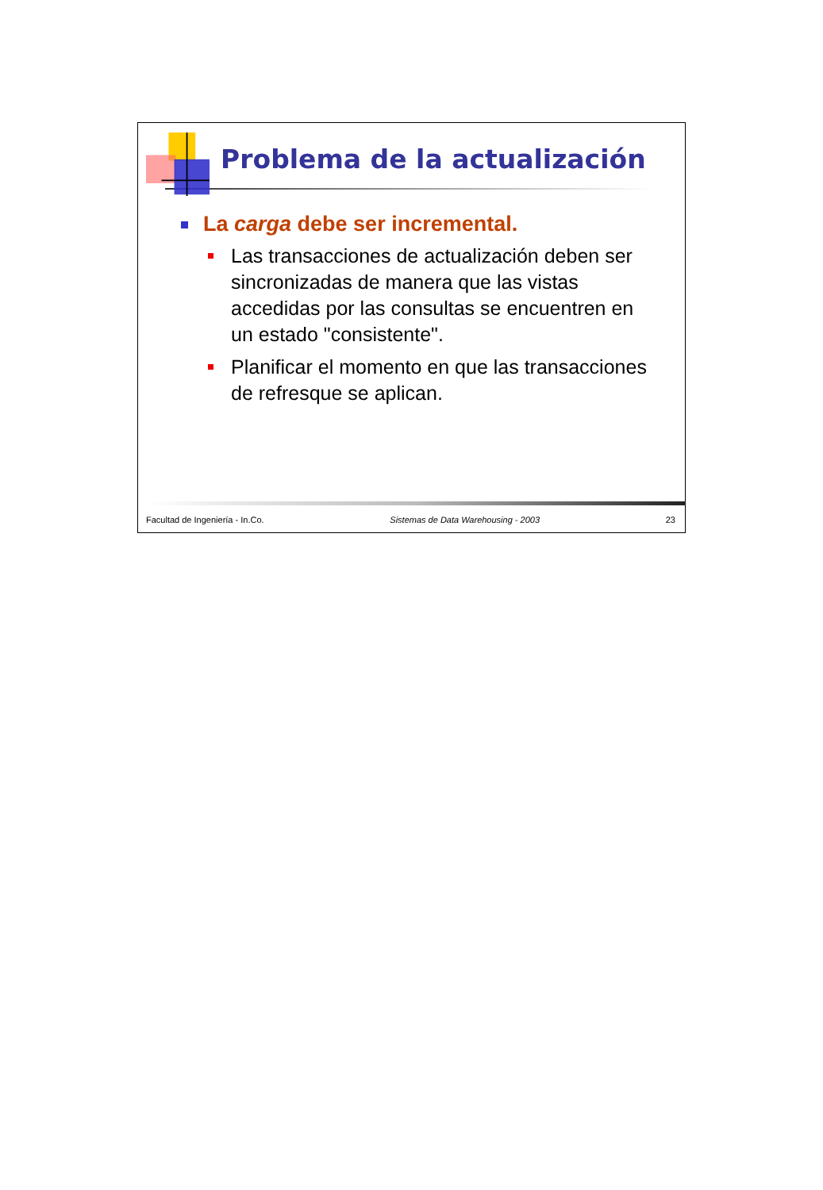Problema de la actualización
La carga debe ser incremental.
Las transacciones de actualización deben ser sincronizadas de manera que las vistas accedidas por las consultas se encuentren en un estado "consistente".
Planificar el momento en que las transacciones de refresque se aplican.
Facultad de Ingeniería - In.Co. Sistemas de Data Warehousing - 2003 23